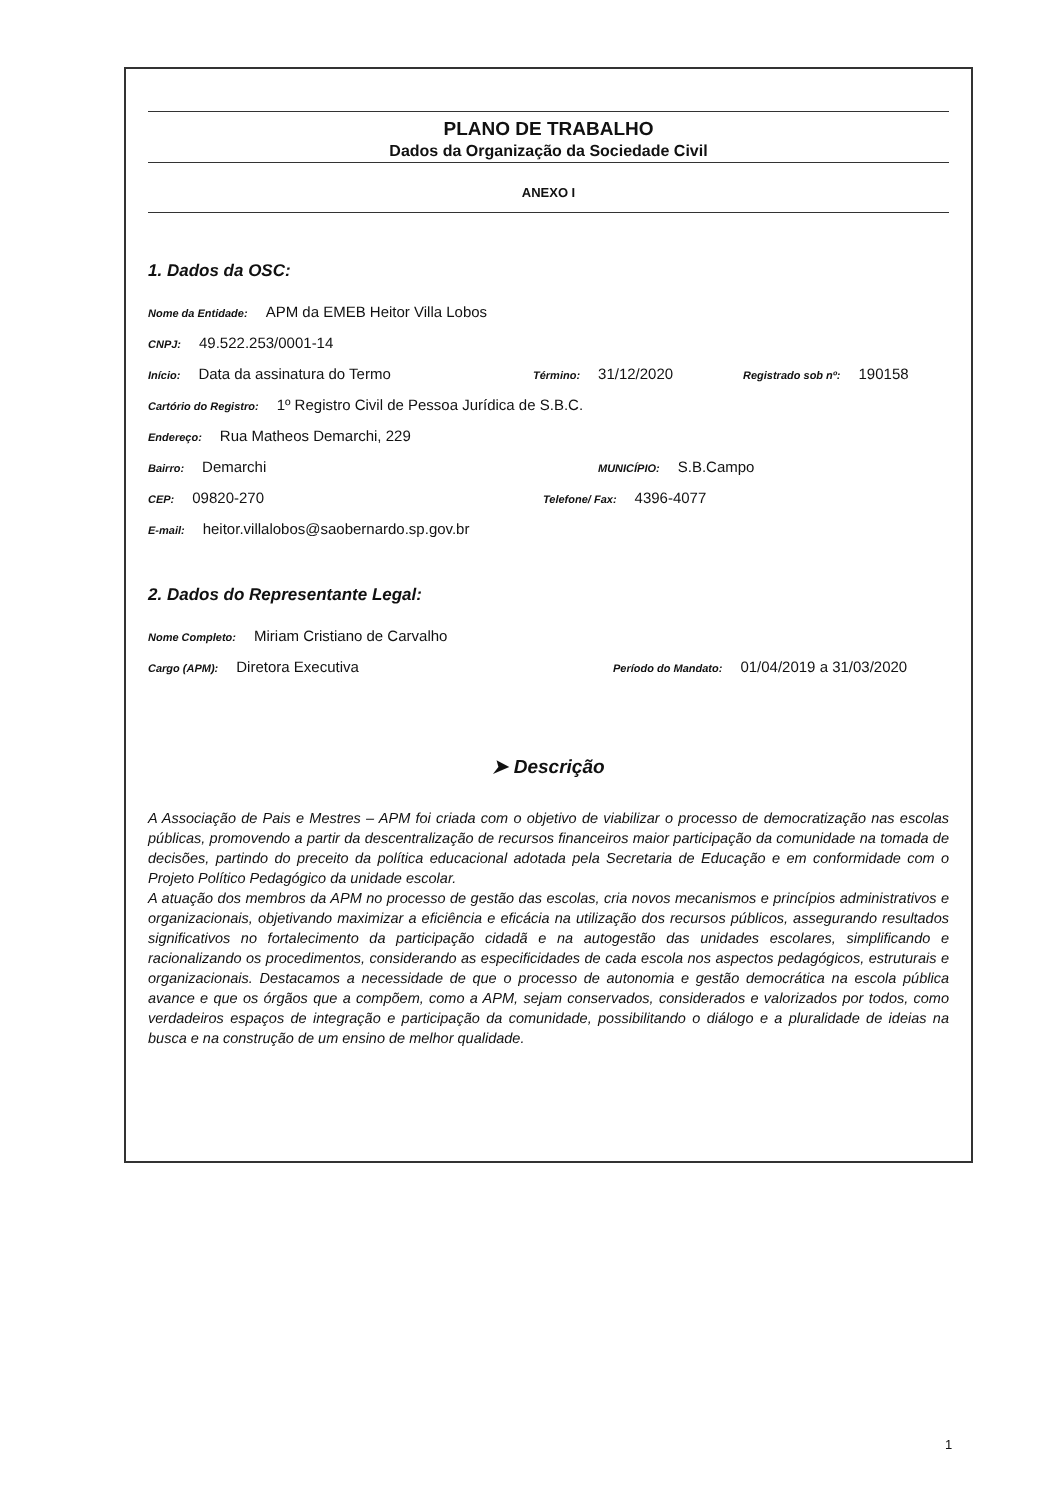PLANO DE TRABALHO
Dados da Organização da Sociedade Civil
ANEXO I
1. Dados da OSC:
Nome da Entidade: APM da EMEB Heitor Villa Lobos
CNPJ: 49.522.253/0001-14
Início: Data da assinatura do Termo Término: 31/12/2020 Registrado sob nº: 190158
Cartório do Registro: 1º Registro Civil de Pessoa Jurídica de S.B.C.
Endereço: Rua Matheos Demarchi, 229
Bairro: Demarchi MUNICÍPIO: S.B.Campo
CEP: 09820-270 Telefone/ Fax: 4396-4077
E-mail: heitor.villalobos@saobernardo.sp.gov.br
2. Dados do Representante Legal:
Nome Completo: Miriam Cristiano de Carvalho
Cargo (APM): Diretora Executiva Período do Mandato: 01/04/2019 a 31/03/2020
➤ Descrição
A Associação de Pais e Mestres – APM foi criada com o objetivo de viabilizar o processo de democratização nas escolas públicas, promovendo a partir da descentralização de recursos financeiros maior participação da comunidade na tomada de decisões, partindo do preceito da política educacional adotada pela Secretaria de Educação e em conformidade com o Projeto Político Pedagógico da unidade escolar.
A atuação dos membros da APM no processo de gestão das escolas, cria novos mecanismos e princípios administrativos e organizacionais, objetivando maximizar a eficiência e eficácia na utilização dos recursos públicos, assegurando resultados significativos no fortalecimento da participação cidadã e na autogestão das unidades escolares, simplificando e racionalizando os procedimentos, considerando as especificidades de cada escola nos aspectos pedagógicos, estruturais e organizacionais. Destacamos a necessidade de que o processo de autonomia e gestão democrática na escola pública avance e que os órgãos que a compõem, como a APM, sejam conservados, considerados e valorizados por todos, como verdadeiros espaços de integração e participação da comunidade, possibilitando o diálogo e a pluralidade de ideias na busca e na construção de um ensino de melhor qualidade.
1